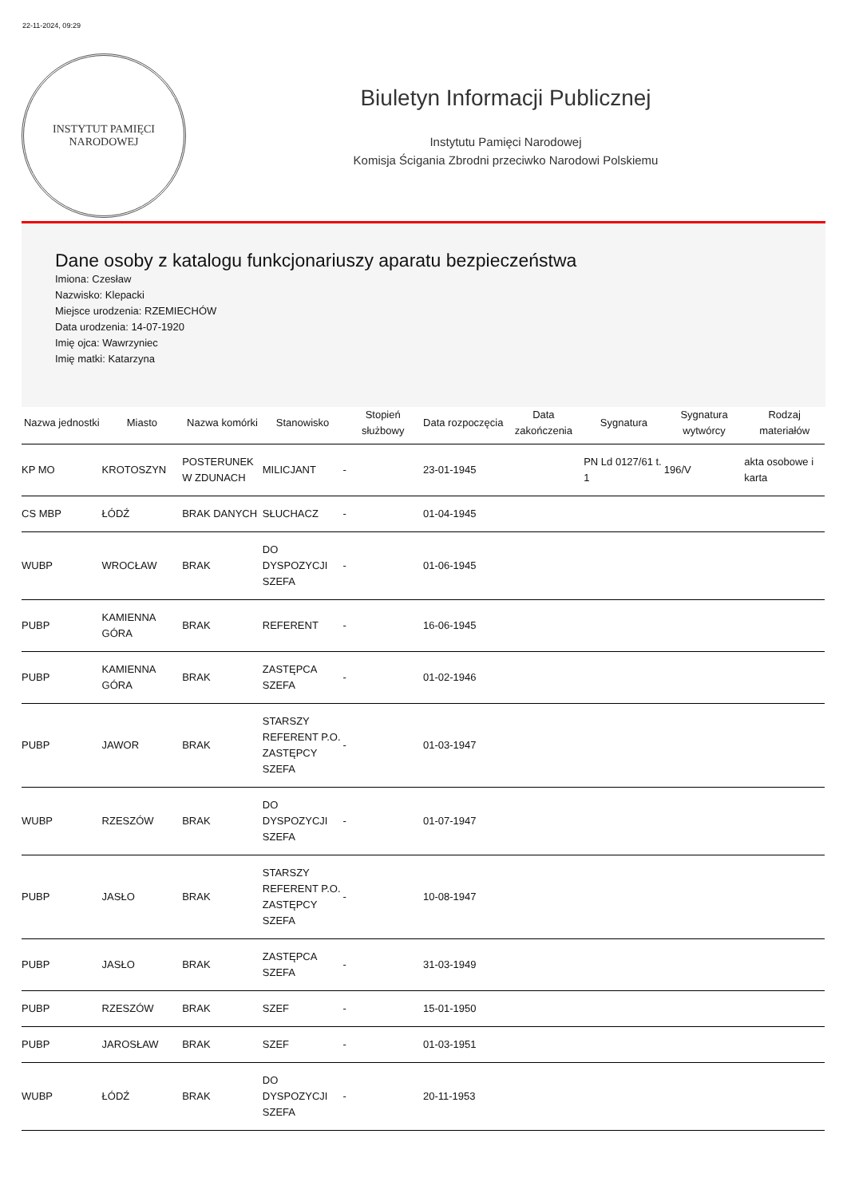22-11-2024, 09:29
INSTYTUT PAMIĘCI
NARODOWEJ
Biuletyn Informacji Publicznej
Instytutu Pamięci Narodowej
Komisja Ścigania Zbrodni przeciwko Narodowi Polskiemu
Dane osoby z katalogu funkcjonariuszy aparatu bezpieczeństwa
Imiona: Czesław
Nazwisko: Klepacki
Miejsce urodzenia: RZEMIECHÓW
Data urodzenia: 14-07-1920
Imię ojca: Wawrzyniec
Imię matki: Katarzyna
| Nazwa jednostki | Miasto | Nazwa komórki | Stanowisko | Stopień służbowy | Data rozpoczęcia | Data zakończenia | Sygnatura | Sygnatura wytwórcy | Rodzaj materiałów |
| --- | --- | --- | --- | --- | --- | --- | --- | --- | --- |
| KP MO | KROTOSZYN | POSTERUNEK W ZDUNACH | MILICJANT | - | 23-01-1945 | | PN Ld 0127/61 t. 1 | 196/V | akta osobowe i karta |
| CS MBP | ŁÓDŹ | BRAK DANYCH | SŁUCHACZ | - | 01-04-1945 | | | | |
| WUBP | WROCŁAW | BRAK | DO DYSPOZYCJI SZEFA | - | 01-06-1945 | | | | |
| PUBP | KAMIENNA GÓRA | BRAK | REFERENT | - | 16-06-1945 | | | | |
| PUBP | KAMIENNA GÓRA | BRAK | ZASTĘPCA SZEFA | - | 01-02-1946 | | | | |
| PUBP | JAWOR | BRAK | STARSZY REFERENT P.O. ZASTĘPCY SZEFA | - | 01-03-1947 | | | | |
| WUBP | RZESZÓW | BRAK | DO DYSPOZYCJI SZEFA | - | 01-07-1947 | | | | |
| PUBP | JASŁO | BRAK | STARSZY REFERENT P.O. ZASTĘPCY SZEFA | - | 10-08-1947 | | | | |
| PUBP | JASŁO | BRAK | ZASTĘPCA SZEFA | - | 31-03-1949 | | | | |
| PUBP | RZESZÓW | BRAK | SZEF | - | 15-01-1950 | | | | |
| PUBP | JAROSŁAW | BRAK | SZEF | - | 01-03-1951 | | | | |
| WUBP | ŁÓDŹ | BRAK | DO DYSPOZYCJI SZEFA | - | 20-11-1953 | | | | |